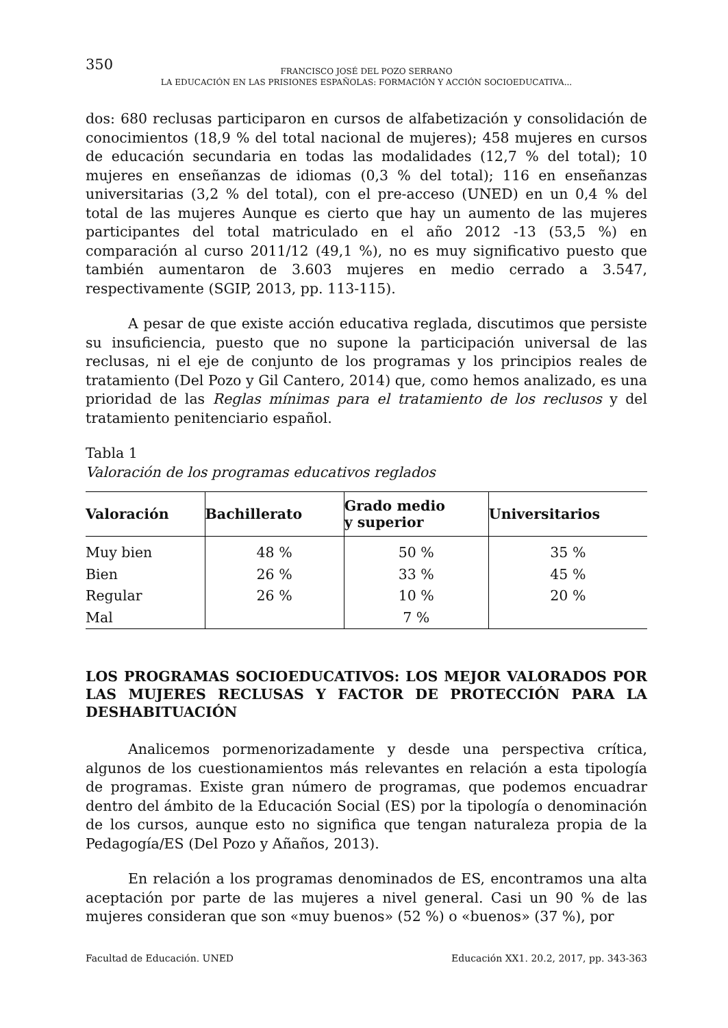350
FRANCISCO JOSÉ DEL POZO SERRANO
LA EDUCACIÓN EN LAS PRISIONES ESPAÑOLAS: FORMACIÓN Y ACCIÓN SOCIOEDUCATIVA...
dos: 680 reclusas participaron en cursos de alfabetización y consolidación de conocimientos (18,9 % del total nacional de mujeres); 458 mujeres en cursos de educación secundaria en todas las modalidades (12,7 % del total); 10 mujeres en enseñanzas de idiomas (0,3 % del total); 116 en enseñanzas universitarias (3,2 % del total), con el pre-acceso (UNED) en un 0,4 % del total de las mujeres Aunque es cierto que hay un aumento de las mujeres participantes del total matriculado en el año 2012 -13 (53,5 %) en comparación al curso 2011/12 (49,1 %), no es muy significativo puesto que también aumentaron de 3.603 mujeres en medio cerrado a 3.547, respectivamente (SGIP, 2013, pp. 113-115).
A pesar de que existe acción educativa reglada, discutimos que persiste su insuficiencia, puesto que no supone la participación universal de las reclusas, ni el eje de conjunto de los programas y los principios reales de tratamiento (Del Pozo y Gil Cantero, 2014) que, como hemos analizado, es una prioridad de las Reglas mínimas para el tratamiento de los reclusos y del tratamiento penitenciario español.
Tabla 1
Valoración de los programas educativos reglados
| Valoración | Bachillerato | Grado medio y superior | Universitarios |
| --- | --- | --- | --- |
| Muy bien | 48 % | 50 % | 35 % |
| Bien | 26 % | 33 % | 45 % |
| Regular | 26 % | 10 % | 20 % |
| Mal | | 7 % | |
LOS PROGRAMAS SOCIOEDUCATIVOS: LOS MEJOR VALORADOS POR LAS MUJERES RECLUSAS Y FACTOR DE PROTECCIÓN PARA LA DESHABITUACIÓN
Analicemos pormenorizadamente y desde una perspectiva crítica, algunos de los cuestionamientos más relevantes en relación a esta tipología de programas. Existe gran número de programas, que podemos encuadrar dentro del ámbito de la Educación Social (ES) por la tipología o denominación de los cursos, aunque esto no significa que tengan naturaleza propia de la Pedagogía/ES (Del Pozo y Añaños, 2013).
En relación a los programas denominados de ES, encontramos una alta aceptación por parte de las mujeres a nivel general. Casi un 90 % de las mujeres consideran que son «muy buenos» (52 %) o «buenos» (37 %), por
Facultad de Educación. UNED Educación XX1. 20.2, 2017, pp. 343-363